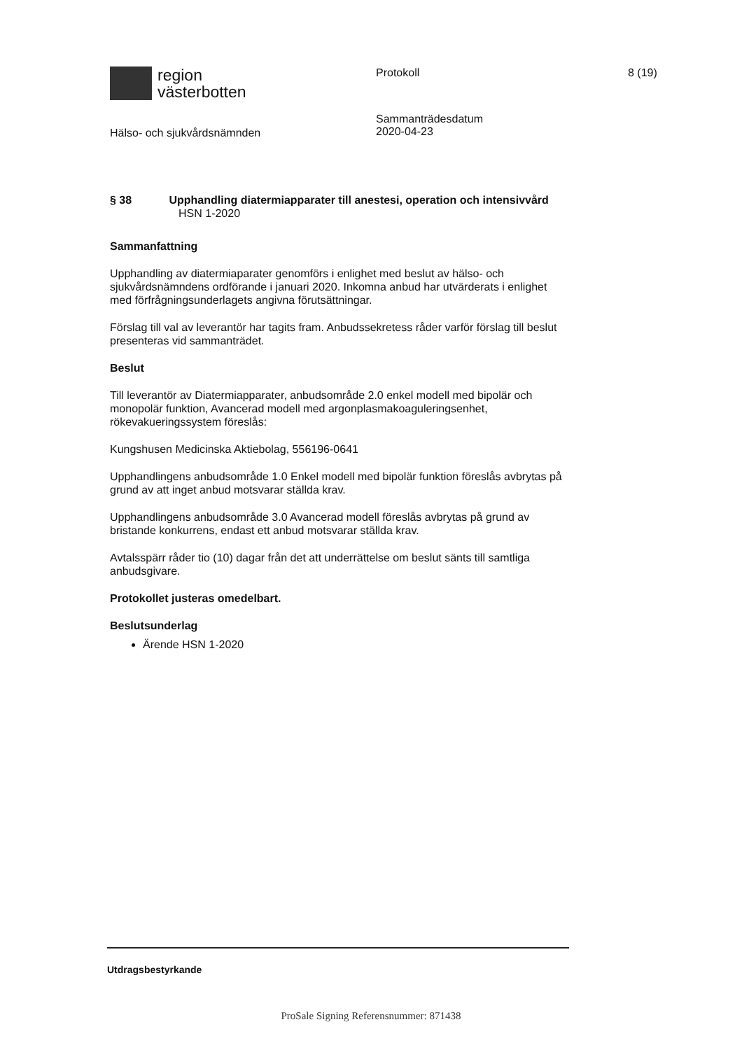region
västerbotten
Protokoll 8 (19)
Hälso- och sjukvårdsnämnden
Sammanträdesdatum
2020-04-23
§ 38 Upphandling diatermiapparater till anestesi, operation och intensivvård
HSN 1-2020
Sammanfattning
Upphandling av diatermiaparater genomförs i enlighet med beslut av hälso- och sjukvårdsnämndens ordförande i januari 2020. Inkomna anbud har utvärderats i enlighet med förfrågningsunderlagets angivna förutsättningar.
Förslag till val av leverantör har tagits fram. Anbudssekretess råder varför förslag till beslut presenteras vid sammanträdet.
Beslut
Till leverantör av Diatermiapparater, anbudsområde 2.0 enkel modell med bipolär och monopolär funktion, Avancerad modell med argonplasmakoaguleringsenhet, rökevakueringssystem föreslås:
Kungshusen Medicinska Aktiebolag, 556196-0641
Upphandlingens anbudsområde 1.0 Enkel modell med bipolär funktion föreslås avbrytas på grund av att inget anbud motsvarar ställda krav.
Upphandlingens anbudsområde 3.0 Avancerad modell föreslås avbrytas på grund av bristande konkurrens, endast ett anbud motsvarar ställda krav.
Avtalsspärr råder tio (10) dagar från det att underrättelse om beslut sänts till samtliga anbudsgivare.
Protokollet justeras omedelbart.
Beslutsunderlag
Ärende HSN 1-2020
Utdragsbestyrkande
ProSale Signing Referensnummer: 871438